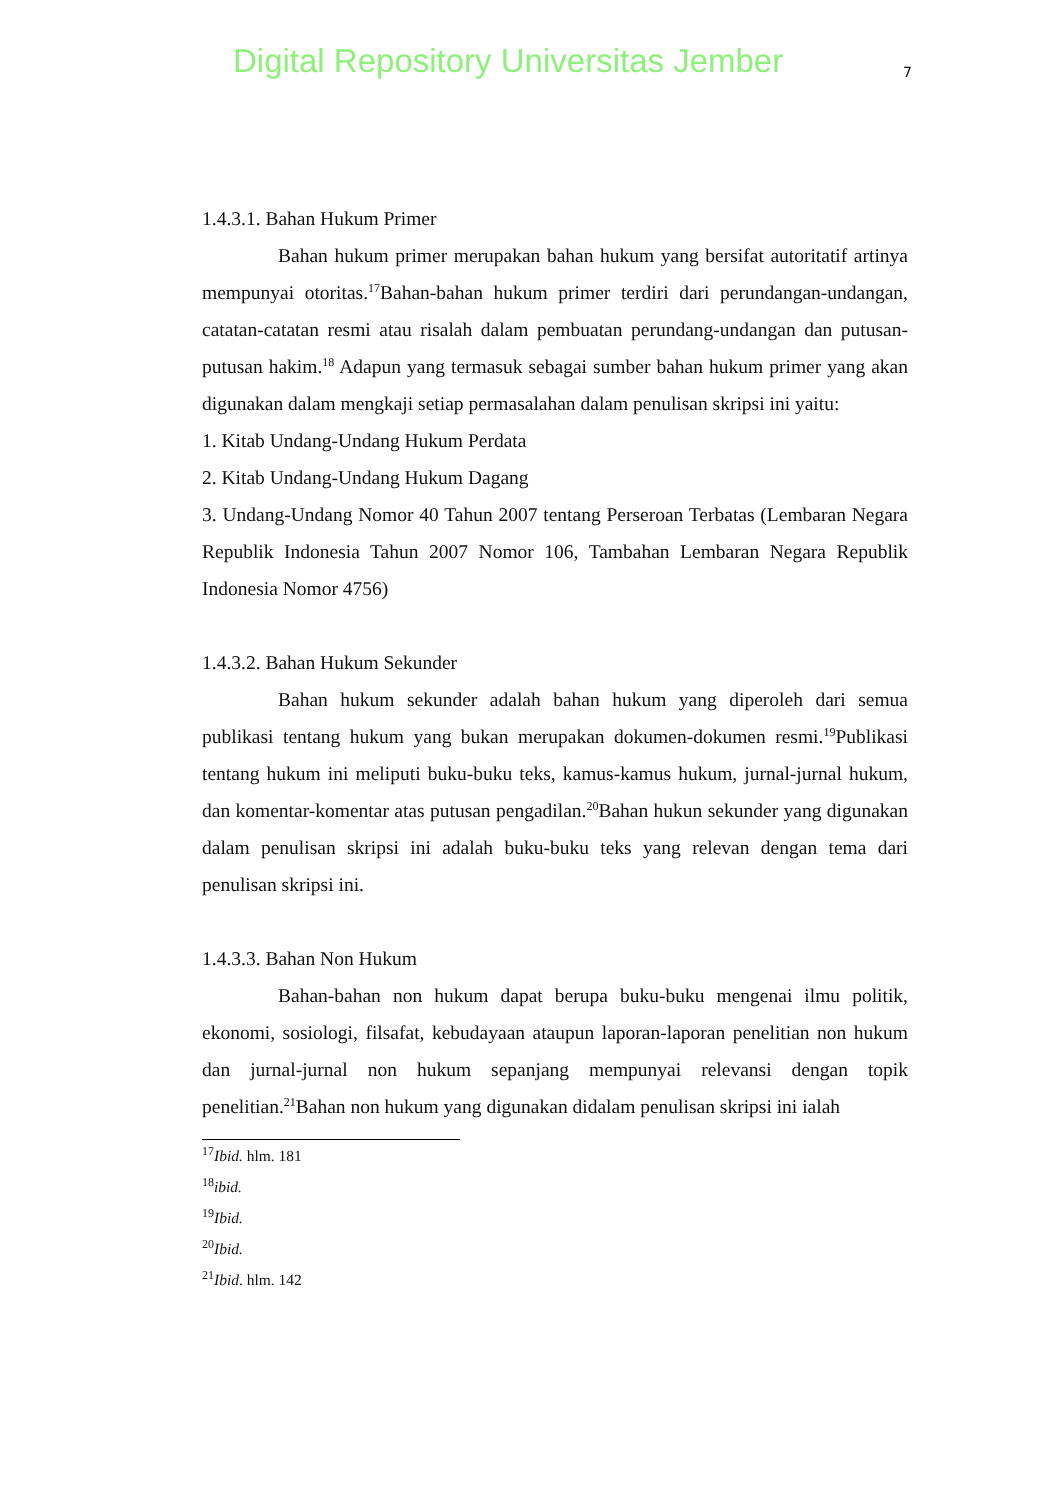Digital Repository Universitas Jember
7
1.4.3.1. Bahan Hukum Primer
Bahan hukum primer merupakan bahan hukum yang bersifat autoritatif artinya mempunyai otoritas.<sup>17</sup>Bahan-bahan hukum primer terdiri dari perundangan-undangan, catatan-catatan resmi atau risalah dalam pembuatan perundang-undangan dan putusan-putusan hakim.<sup>18</sup> Adapun yang termasuk sebagai sumber bahan hukum primer yang akan digunakan dalam mengkaji setiap permasalahan dalam penulisan skripsi ini yaitu:
1. Kitab Undang-Undang Hukum Perdata
2. Kitab Undang-Undang Hukum Dagang
3. Undang-Undang Nomor 40 Tahun 2007 tentang Perseroan Terbatas (Lembaran Negara Republik Indonesia Tahun 2007 Nomor 106, Tambahan Lembaran Negara Republik Indonesia Nomor 4756)
1.4.3.2. Bahan Hukum Sekunder
Bahan hukum sekunder adalah bahan hukum yang diperoleh dari semua publikasi tentang hukum yang bukan merupakan dokumen-dokumen resmi.<sup>19</sup>Publikasi tentang hukum ini meliputi buku-buku teks, kamus-kamus hukum, jurnal-jurnal hukum, dan komentar-komentar atas putusan pengadilan.<sup>20</sup>Bahan hukun sekunder yang digunakan dalam penulisan skripsi ini adalah buku-buku teks yang relevan dengan tema dari penulisan skripsi ini.
1.4.3.3. Bahan Non Hukum
Bahan-bahan non hukum dapat berupa buku-buku mengenai ilmu politik, ekonomi, sosiologi, filsafat, kebudayaan ataupun laporan-laporan penelitian non hukum dan jurnal-jurnal non hukum sepanjang mempunyai relevansi dengan topik penelitian.<sup>21</sup>Bahan non hukum yang digunakan didalam penulisan skripsi ini ialah
<sup>17</sup> Ibid. hlm. 181
<sup>18</sup> ibid.
<sup>19</sup> Ibid.
<sup>20</sup> Ibid.
<sup>21</sup> Ibid. hlm. 142